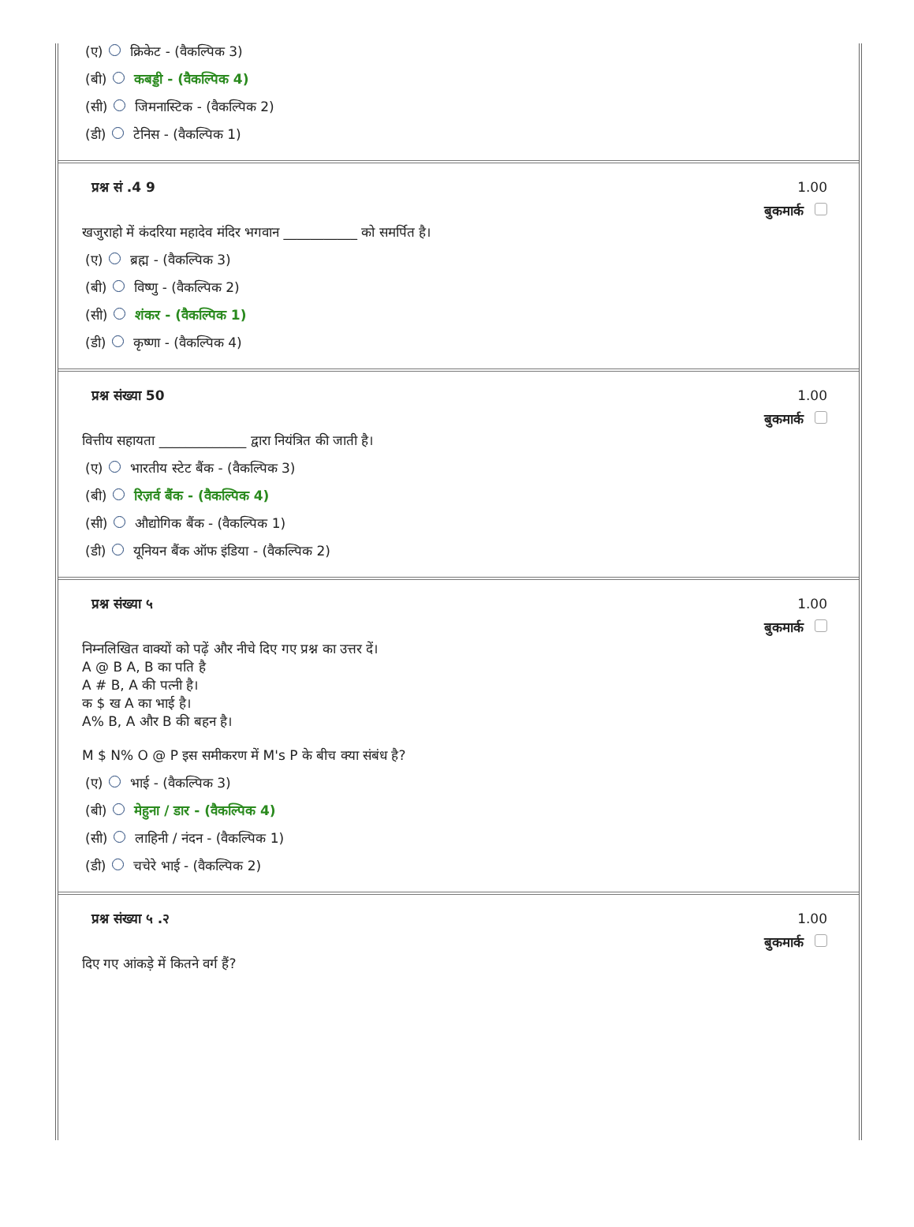(ए) क्रिकेट - (वैकल्पिक 3)
(बी) कबड्डी - (वैकल्पिक 4)
(सी) जिमनास्टिक - (वैकल्पिक 2)
(डी) टेनिस - (वैकल्पिक 1)
प्रश्न सं .4 9 1.00
बुकमार्क
खजुराहो में कंदरिया महादेव मंदिर भगवान ___________ को समर्पित है।
(ए) ब्रह्म - (वैकल्पिक 3)
(बी) विष्णु - (वैकल्पिक 2)
(सी) शंकर - (वैकल्पिक 1)
(डी) कृष्णा - (वैकल्पिक 4)
प्रश्न संख्या 50 1.00
बुकमार्क
वित्तीय सहायता _____________ द्वारा नियंत्रित की जाती है।
(ए) भारतीय स्टेट बैंक - (वैकल्पिक 3)
(बी) रिज़र्व बैंक - (वैकल्पिक 4)
(सी) औद्योगिक बैंक - (वैकल्पिक 1)
(डी) यूनियन बैंक ऑफ इंडिया - (वैकल्पिक 2)
प्रश्न संख्या ५ 1.00
बुकमार्क
निम्नलिखित वाक्यों को पढ़ें और नीचे दिए गए प्रश्न का उत्तर दें।
A @ B A, B का पति है
A # B, A की पत्नी है।
क $ ख A का भाई है।
A% B, A और B की बहन है।
M $ N% O @ P इस समीकरण में M's P के बीच क्या संबंध है?
(ए) भाई - (वैकल्पिक 3)
(बी) मेहुना / डार - (वैकल्पिक 4)
(सी) लाहिनी / नंदन - (वैकल्पिक 1)
(डी) चचेरे भाई - (वैकल्पिक 2)
प्रश्न संख्या ५ .२ 1.00
बुकमार्क
दिए गए आंकड़े में कितने वर्ग हैं?